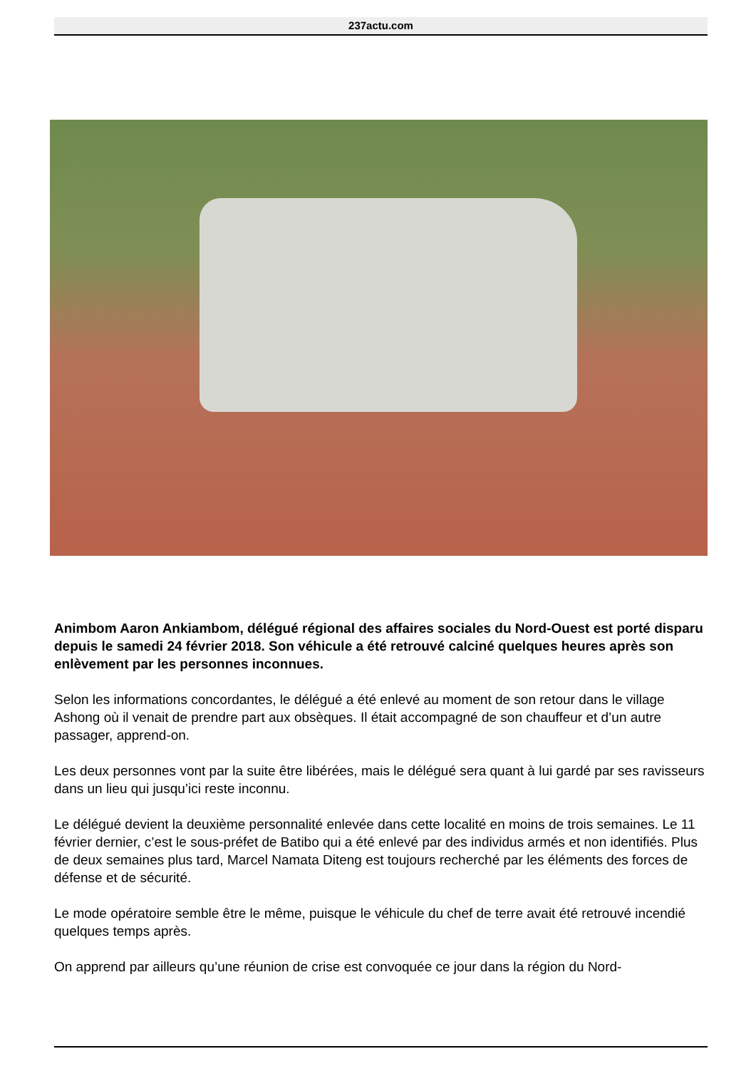237actu.com
Animbom Aaron Ankiambom, délégué régional des affaires sociales du Nord-Ouest est porté disparu depuis le samedi 24 février 2018. Son véhicule a été retrouvé calciné quelques heures après son enlèvement par les personnes inconnues.
Selon les informations concordantes, le délégué a été enlevé au moment de son retour dans le village Ashong où il venait de prendre part aux obsèques. Il était accompagné de son chauffeur et d’un autre passager, apprend-on.
Les deux personnes vont par la suite être libérées, mais le délégué sera quant à lui gardé par ses ravisseurs dans un lieu qui jusqu’ici reste inconnu.
Le délégué devient la deuxième personnalité enlevée dans cette localité en moins de trois semaines. Le 11 février dernier, c’est le sous-préfet de Batibo qui a été enlevé par des individus armés et non identifiés. Plus de deux semaines plus tard, Marcel Namata Diteng est toujours recherché par les éléments des forces de défense et de sécurité.
Le mode opératoire semble être le même, puisque le véhicule du chef de terre avait été retrouvé incendié quelques temps après.
On apprend par ailleurs qu’une réunion de crise est convoquée ce jour dans la région du Nord-